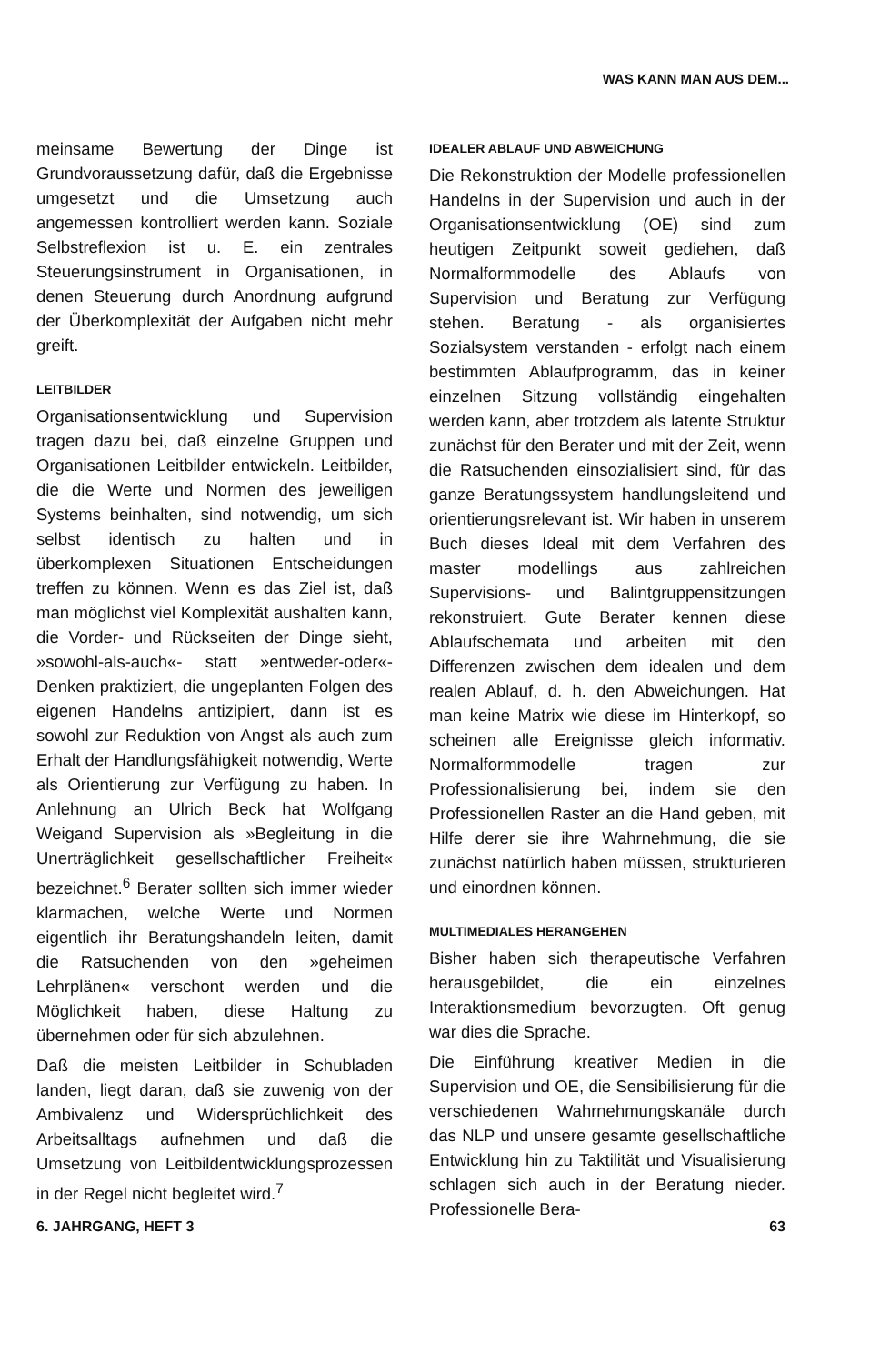WAS KANN MAN AUS DEM...
meinsame Bewertung der Dinge ist Grundvoraussetzung dafür, daß die Ergebnisse umgesetzt und die Umsetzung auch angemessen kontrolliert werden kann. Soziale Selbstreflexion ist u. E. ein zentrales Steuerungsinstrument in Organisationen, in denen Steuerung durch Anordnung aufgrund der Überkomplexität der Aufgaben nicht mehr greift.
LEITBILDER
Organisationsentwicklung und Supervision tragen dazu bei, daß einzelne Gruppen und Organisationen Leitbilder entwickeln. Leitbilder, die die Werte und Normen des jeweiligen Systems beinhalten, sind notwendig, um sich selbst identisch zu halten und in überkomplexen Situationen Entscheidungen treffen zu können. Wenn es das Ziel ist, daß man möglichst viel Komplexität aushalten kann, die Vorder- und Rückseiten der Dinge sieht, »sowohl-als-auch«- statt »entweder-oder«-Denken praktiziert, die ungeplanten Folgen des eigenen Handelns antizipiert, dann ist es sowohl zur Reduktion von Angst als auch zum Erhalt der Handlungsfähigkeit notwendig, Werte als Orientierung zur Verfügung zu haben. In Anlehnung an Ulrich Beck hat Wolfgang Weigand Supervision als »Begleitung in die Unerträglichkeit gesellschaftlicher Freiheit« bezeichnet.<sup>6</sup> Berater sollten sich immer wieder klarmachen, welche Werte und Normen eigentlich ihr Beratungshandeln leiten, damit die Ratsuchenden von den »geheimen Lehrplänen« verschont werden und die Möglichkeit haben, diese Haltung zu übernehmen oder für sich abzulehnen.
Daß die meisten Leitbilder in Schubladen landen, liegt daran, daß sie zuwenig von der Ambivalenz und Widersprüchlichkeit des Arbeitsalltags aufnehmen und daß die Umsetzung von Leitbildentwicklungsprozessen in der Regel nicht begleitet wird.<sup>7</sup>
IDEALER ABLAUF UND ABWEICHUNG
Die Rekonstruktion der Modelle professionellen Handelns in der Supervision und auch in der Organisationsentwicklung (OE) sind zum heutigen Zeitpunkt soweit gediehen, daß Normalformmodelle des Ablaufs von Supervision und Beratung zur Verfügung stehen. Beratung - als organisiertes Sozialsystem verstanden - erfolgt nach einem bestimmten Ablaufprogramm, das in keiner einzelnen Sitzung vollständig eingehalten werden kann, aber trotzdem als latente Struktur zunächst für den Berater und mit der Zeit, wenn die Ratsuchenden einsozialisiert sind, für das ganze Beratungssystem handlungsleitend und orientierungsrelevant ist. Wir haben in unserem Buch dieses Ideal mit dem Verfahren des master modellings aus zahlreichen Supervisions- und Balintgruppensitzungen rekonstruiert. Gute Berater kennen diese Ablaufschemata und arbeiten mit den Differenzen zwischen dem idealen und dem realen Ablauf, d. h. den Abweichungen. Hat man keine Matrix wie diese im Hinterkopf, so scheinen alle Ereignisse gleich informativ. Normalformmodelle tragen zur Professionalisierung bei, indem sie den Professionellen Raster an die Hand geben, mit Hilfe derer sie ihre Wahrnehmung, die sie zunächst natürlich haben müssen, strukturieren und einordnen können.
MULTIMEDIALES HERANGEHEN
Bisher haben sich therapeutische Verfahren herausgebildet, die ein einzelnes Interaktionsmedium bevorzugten. Oft genug war dies die Sprache.
Die Einführung kreativer Medien in die Supervision und OE, die Sensibilisierung für die verschiedenen Wahrnehmungskanäle durch das NLP und unsere gesamte gesellschaftliche Entwicklung hin zu Taktilität und Visualisierung schlagen sich auch in der Beratung nieder. Professionelle Bera-
6. JAHRGANG, HEFT 3 63